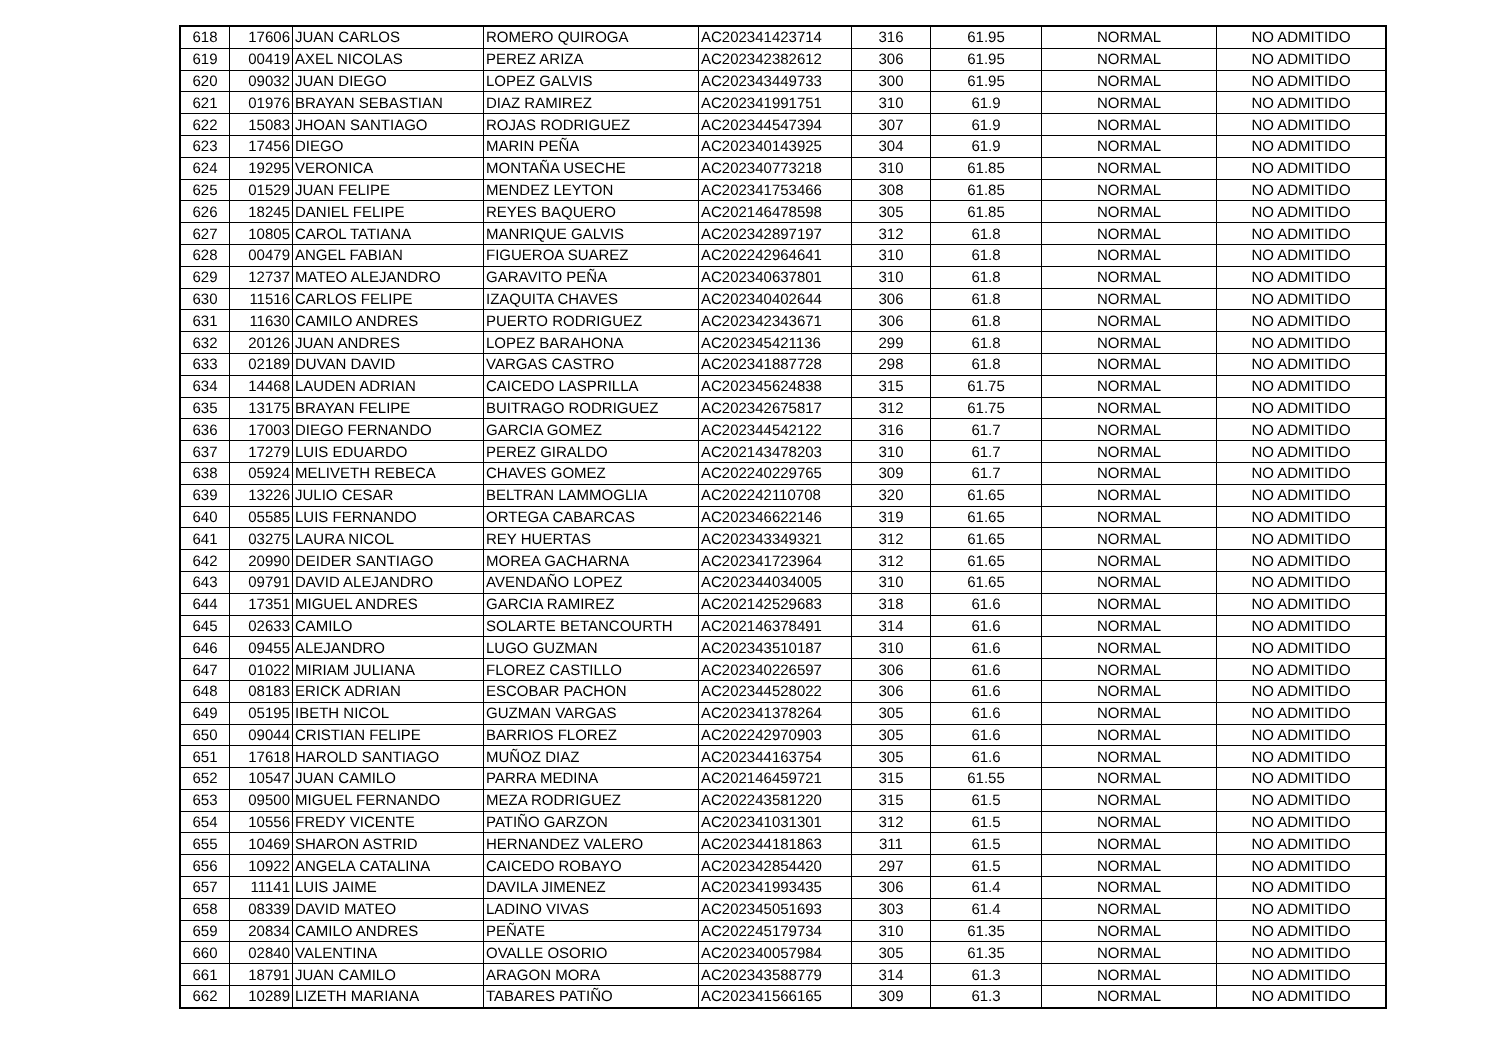| 618 | 17606 | JUAN CARLOS | ROMERO QUIROGA | AC202341423714 | 316 | 61.95 | NORMAL | NO ADMITIDO |
| 619 | 00419 | AXEL NICOLAS | PEREZ ARIZA | AC202342382612 | 306 | 61.95 | NORMAL | NO ADMITIDO |
| 620 | 09032 | JUAN DIEGO | LOPEZ GALVIS | AC202343449733 | 300 | 61.95 | NORMAL | NO ADMITIDO |
| 621 | 01976 | BRAYAN SEBASTIAN | DIAZ RAMIREZ | AC202341991751 | 310 | 61.9 | NORMAL | NO ADMITIDO |
| 622 | 15083 | JHOAN SANTIAGO | ROJAS RODRIGUEZ | AC202344547394 | 307 | 61.9 | NORMAL | NO ADMITIDO |
| 623 | 17456 | DIEGO | MARIN PEÑA | AC202340143925 | 304 | 61.9 | NORMAL | NO ADMITIDO |
| 624 | 19295 | VERONICA | MONTAÑA USECHE | AC202340773218 | 310 | 61.85 | NORMAL | NO ADMITIDO |
| 625 | 01529 | JUAN FELIPE | MENDEZ LEYTON | AC202341753466 | 308 | 61.85 | NORMAL | NO ADMITIDO |
| 626 | 18245 | DANIEL FELIPE | REYES BAQUERO | AC202146478598 | 305 | 61.85 | NORMAL | NO ADMITIDO |
| 627 | 10805 | CAROL TATIANA | MANRIQUE GALVIS | AC202342897197 | 312 | 61.8 | NORMAL | NO ADMITIDO |
| 628 | 00479 | ANGEL FABIAN | FIGUEROA SUAREZ | AC202242964641 | 310 | 61.8 | NORMAL | NO ADMITIDO |
| 629 | 12737 | MATEO ALEJANDRO | GARAVITO PEÑA | AC202340637801 | 310 | 61.8 | NORMAL | NO ADMITIDO |
| 630 | 11516 | CARLOS FELIPE | IZAQUITA CHAVES | AC202340402644 | 306 | 61.8 | NORMAL | NO ADMITIDO |
| 631 | 11630 | CAMILO ANDRES | PUERTO RODRIGUEZ | AC202342343671 | 306 | 61.8 | NORMAL | NO ADMITIDO |
| 632 | 20126 | JUAN ANDRES | LOPEZ BARAHONA | AC202345421136 | 299 | 61.8 | NORMAL | NO ADMITIDO |
| 633 | 02189 | DUVAN DAVID | VARGAS CASTRO | AC202341887728 | 298 | 61.8 | NORMAL | NO ADMITIDO |
| 634 | 14468 | LAUDEN ADRIAN | CAICEDO LASPRILLA | AC202345624838 | 315 | 61.75 | NORMAL | NO ADMITIDO |
| 635 | 13175 | BRAYAN FELIPE | BUITRAGO RODRIGUEZ | AC202342675817 | 312 | 61.75 | NORMAL | NO ADMITIDO |
| 636 | 17003 | DIEGO FERNANDO | GARCIA GOMEZ | AC202344542122 | 316 | 61.7 | NORMAL | NO ADMITIDO |
| 637 | 17279 | LUIS EDUARDO | PEREZ GIRALDO | AC202143478203 | 310 | 61.7 | NORMAL | NO ADMITIDO |
| 638 | 05924 | MELIVETH REBECA | CHAVES GOMEZ | AC202240229765 | 309 | 61.7 | NORMAL | NO ADMITIDO |
| 639 | 13226 | JULIO CESAR | BELTRAN LAMMOGLIA | AC202242110708 | 320 | 61.65 | NORMAL | NO ADMITIDO |
| 640 | 05585 | LUIS FERNANDO | ORTEGA CABARCAS | AC202346622146 | 319 | 61.65 | NORMAL | NO ADMITIDO |
| 641 | 03275 | LAURA NICOL | REY HUERTAS | AC202343349321 | 312 | 61.65 | NORMAL | NO ADMITIDO |
| 642 | 20990 | DEIDER SANTIAGO | MOREA GACHARNA | AC202341723964 | 312 | 61.65 | NORMAL | NO ADMITIDO |
| 643 | 09791 | DAVID ALEJANDRO | AVENDAÑO LOPEZ | AC202344034005 | 310 | 61.65 | NORMAL | NO ADMITIDO |
| 644 | 17351 | MIGUEL ANDRES | GARCIA RAMIREZ | AC202142529683 | 318 | 61.6 | NORMAL | NO ADMITIDO |
| 645 | 02633 | CAMILO | SOLARTE BETANCOURTH | AC202146378491 | 314 | 61.6 | NORMAL | NO ADMITIDO |
| 646 | 09455 | ALEJANDRO | LUGO GUZMAN | AC202343510187 | 310 | 61.6 | NORMAL | NO ADMITIDO |
| 647 | 01022 | MIRIAM JULIANA | FLOREZ CASTILLO | AC202340226597 | 306 | 61.6 | NORMAL | NO ADMITIDO |
| 648 | 08183 | ERICK ADRIAN | ESCOBAR PACHON | AC202344528022 | 306 | 61.6 | NORMAL | NO ADMITIDO |
| 649 | 05195 | IBETH NICOL | GUZMAN VARGAS | AC202341378264 | 305 | 61.6 | NORMAL | NO ADMITIDO |
| 650 | 09044 | CRISTIAN FELIPE | BARRIOS FLOREZ | AC202242970903 | 305 | 61.6 | NORMAL | NO ADMITIDO |
| 651 | 17618 | HAROLD SANTIAGO | MUÑOZ DIAZ | AC202344163754 | 305 | 61.6 | NORMAL | NO ADMITIDO |
| 652 | 10547 | JUAN CAMILO | PARRA MEDINA | AC202146459721 | 315 | 61.55 | NORMAL | NO ADMITIDO |
| 653 | 09500 | MIGUEL FERNANDO | MEZA RODRIGUEZ | AC202243581220 | 315 | 61.5 | NORMAL | NO ADMITIDO |
| 654 | 10556 | FREDY VICENTE | PATIÑO GARZON | AC202341031301 | 312 | 61.5 | NORMAL | NO ADMITIDO |
| 655 | 10469 | SHARON ASTRID | HERNANDEZ VALERO | AC202344181863 | 311 | 61.5 | NORMAL | NO ADMITIDO |
| 656 | 10922 | ANGELA CATALINA | CAICEDO ROBAYO | AC202342854420 | 297 | 61.5 | NORMAL | NO ADMITIDO |
| 657 | 11141 | LUIS JAIME | DAVILA JIMENEZ | AC202341993435 | 306 | 61.4 | NORMAL | NO ADMITIDO |
| 658 | 08339 | DAVID MATEO | LADINO VIVAS | AC202345051693 | 303 | 61.4 | NORMAL | NO ADMITIDO |
| 659 | 20834 | CAMILO ANDRES | PEÑATE | AC202245179734 | 310 | 61.35 | NORMAL | NO ADMITIDO |
| 660 | 02840 | VALENTINA | OVALLE OSORIO | AC202340057984 | 305 | 61.35 | NORMAL | NO ADMITIDO |
| 661 | 18791 | JUAN CAMILO | ARAGON MORA | AC202343588779 | 314 | 61.3 | NORMAL | NO ADMITIDO |
| 662 | 10289 | LIZETH MARIANA | TABARES PATIÑO | AC202341566165 | 309 | 61.3 | NORMAL | NO ADMITIDO |